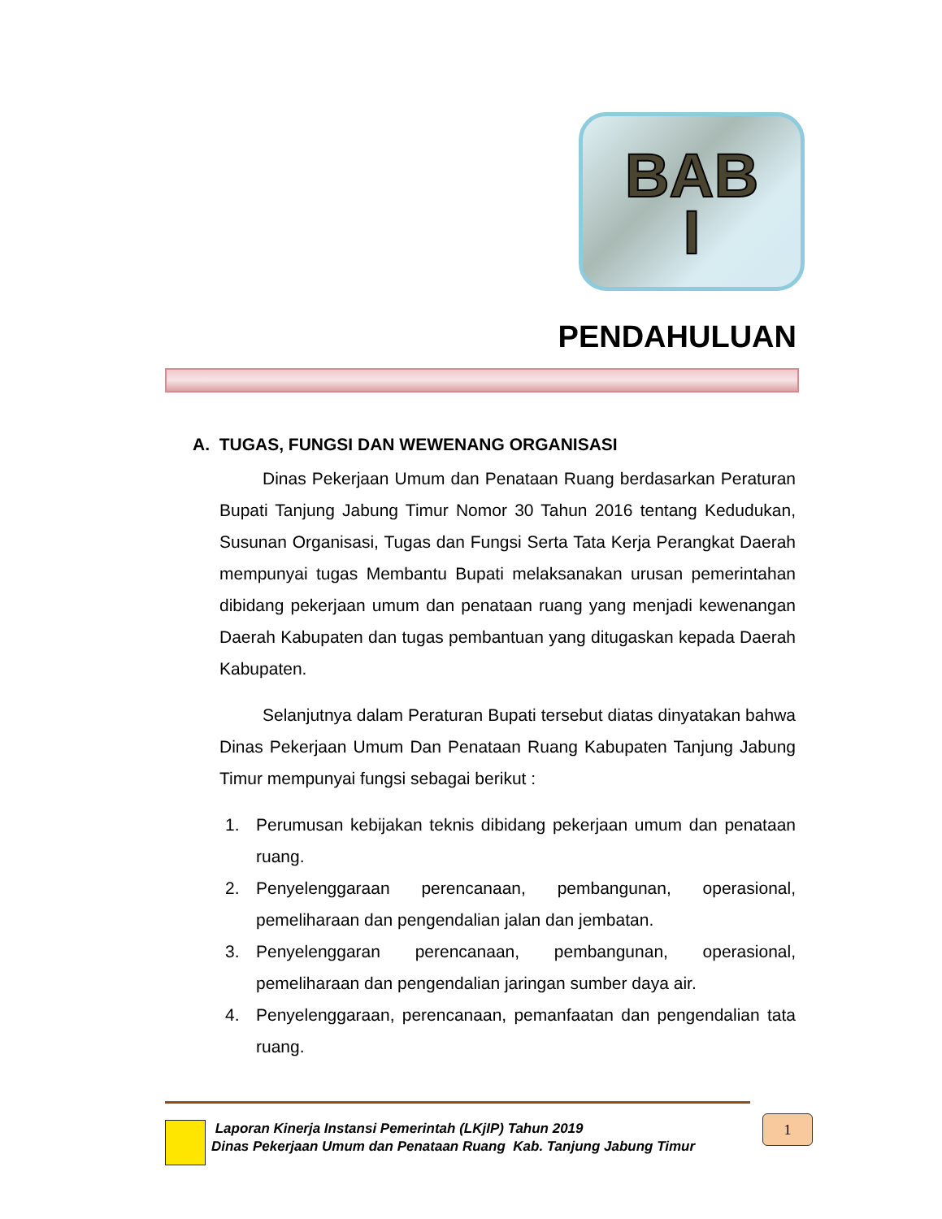BAB
I
PENDAHULUAN
A. TUGAS, FUNGSI DAN WEWENANG ORGANISASI
Dinas Pekerjaan Umum dan Penataan Ruang berdasarkan Peraturan Bupati Tanjung Jabung Timur Nomor 30 Tahun 2016 tentang Kedudukan, Susunan Organisasi, Tugas dan Fungsi Serta Tata Kerja Perangkat Daerah mempunyai tugas Membantu Bupati melaksanakan urusan pemerintahan dibidang pekerjaan umum dan penataan ruang yang menjadi kewenangan Daerah Kabupaten dan tugas pembantuan yang ditugaskan kepada Daerah Kabupaten.
Selanjutnya dalam Peraturan Bupati tersebut diatas dinyatakan bahwa Dinas Pekerjaan Umum Dan Penataan Ruang Kabupaten Tanjung Jabung Timur mempunyai fungsi sebagai berikut :
1. Perumusan kebijakan teknis dibidang pekerjaan umum dan penataan ruang.
2. Penyelenggaraan perencanaan, pembangunan, operasional, pemeliharaan dan pengendalian jalan dan jembatan.
3. Penyelenggaran perencanaan, pembangunan, operasional, pemeliharaan dan pengendalian jaringan sumber daya air.
4. Penyelenggaraan, perencanaan, pemanfaatan dan pengendalian tata ruang.
Laporan Kinerja Instansi Pemerintah (LKjIP) Tahun 2019
Dinas Pekerjaan Umum dan Penataan Ruang Kab. Tanjung Jabung Timur
1